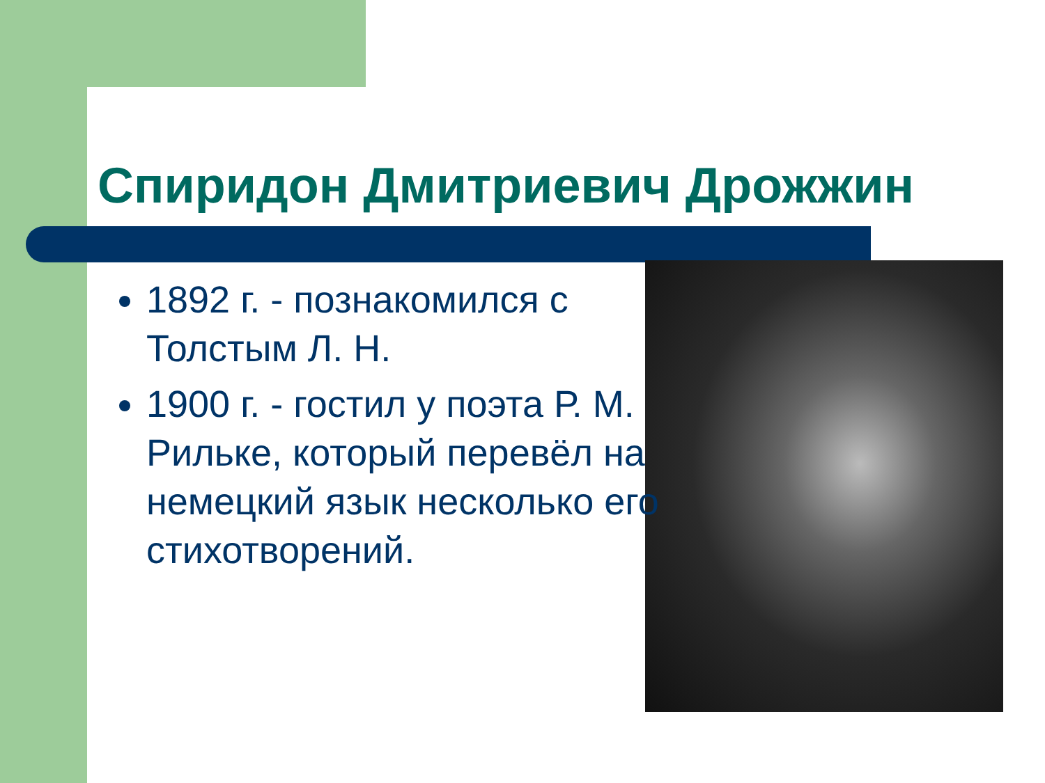Спиридон Дмитриевич Дрожжин
1892 г. - познакомился с Толстым Л. Н.
1900 г. - гостил у поэта Р. М. Рильке, который перевёл на немецкий язык несколько его стихотворений.